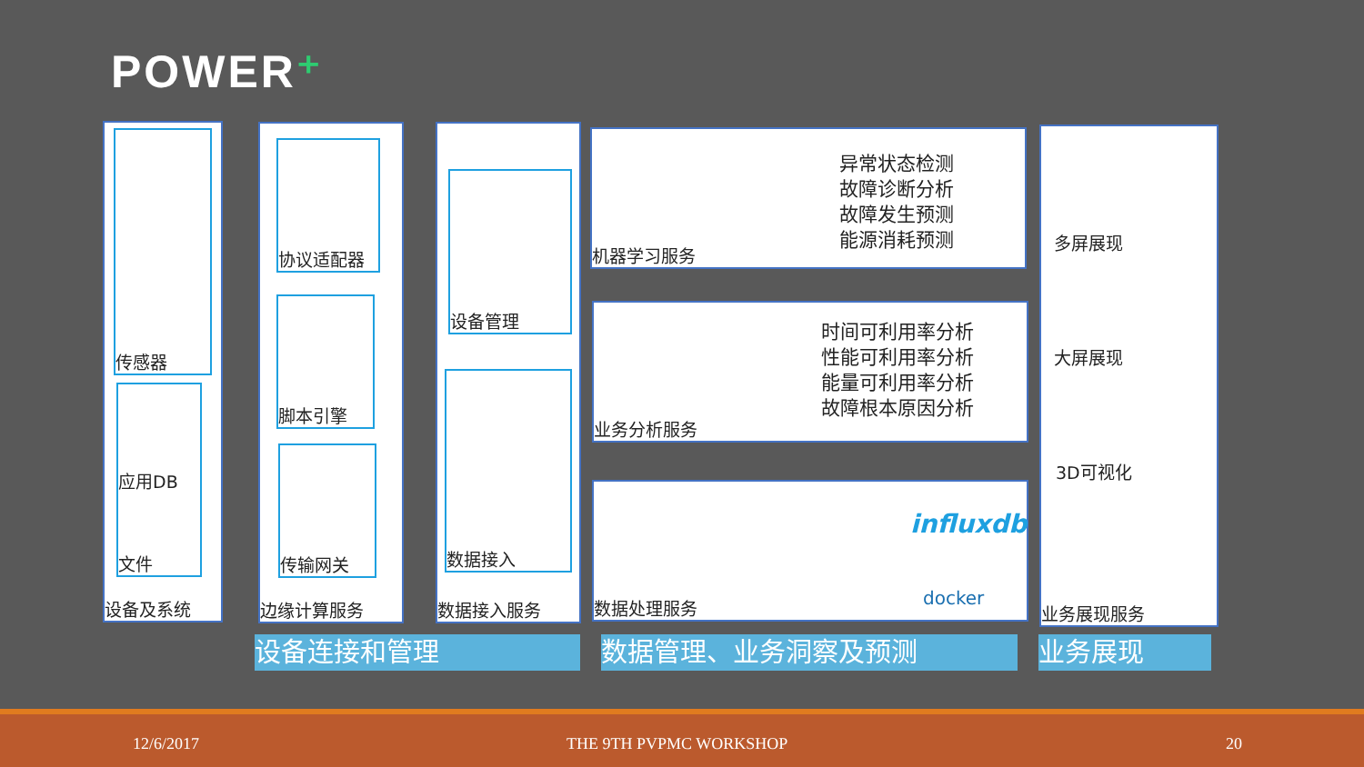POWER⁺
传感器
应用DB
文件
设备及系统
协议适配器
脚本引擎
传输网关
边缘计算服务
设备管理
数据接入
数据接入服务
异常状态检测
故障诊断分析
故障发生预测
能源消耗预测
机器学习服务
时间可利用率分析
性能可利用率分析
能量可利用率分析
故障根本原因分析
业务分析服务
influxdb
docker
数据处理服务
多屏展现
大屏展现
3D可视化
业务展现服务
设备连接和管理 数据管理、业务洞察及预测 业务展现
12/6/2017 THE 9TH PVPMC WORKSHOP 20